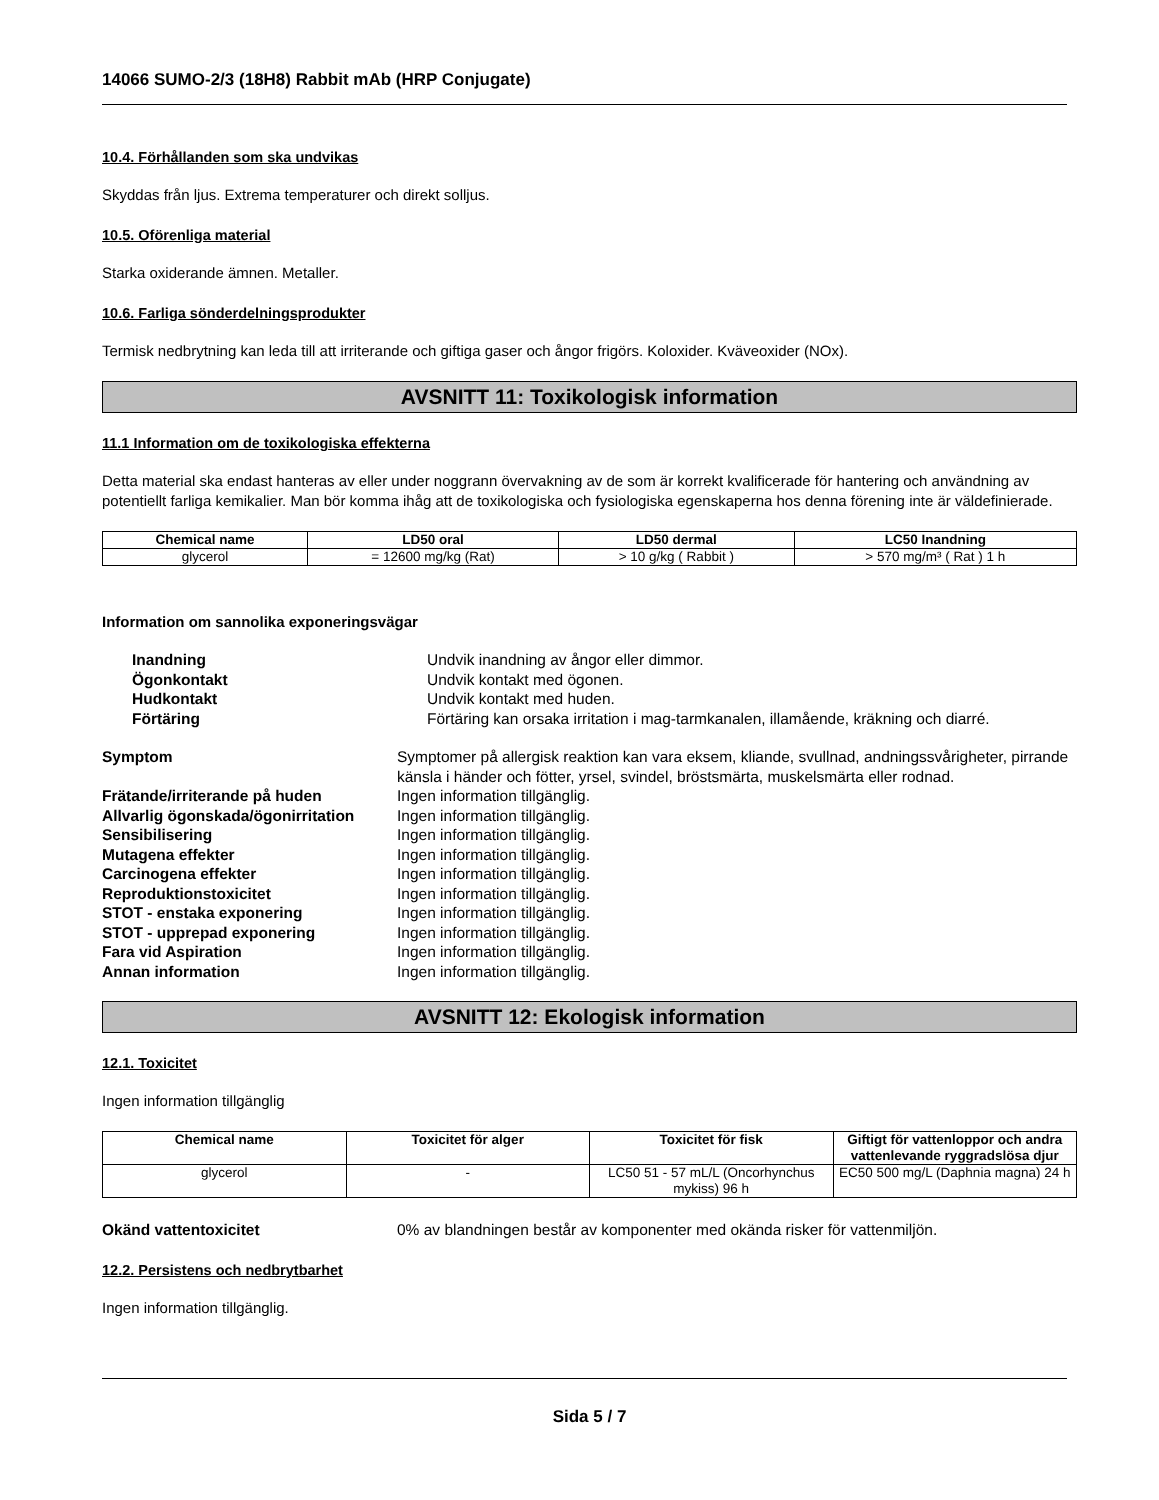14066 SUMO-2/3 (18H8) Rabbit mAb (HRP Conjugate)
10.4. Förhållanden som ska undvikas
Skyddas från ljus. Extrema temperaturer och direkt solljus.
10.5. Oförenliga material
Starka oxiderande ämnen. Metaller.
10.6. Farliga sönderdelningsprodukter
Termisk nedbrytning kan leda till att irriterande och giftiga gaser och ångor frigörs. Koloxider. Kväveoxider (NOx).
AVSNITT 11: Toxikologisk information
11.1 Information om de toxikologiska effekterna
Detta material ska endast hanteras av eller under noggrann övervakning av de som är korrekt kvalificerade för hantering och användning av potentiellt farliga kemikalier. Man bör komma ihåg att de toxikologiska och fysiologiska egenskaperna hos denna förening inte är väldefinierade.
| Chemical name | LD50 oral | LD50 dermal | LC50 Inandning |
| --- | --- | --- | --- |
| glycerol | = 12600 mg/kg (Rat) | > 10 g/kg ( Rabbit ) | > 570 mg/m³ ( Rat ) 1 h |
Information om sannolika exponeringsvägar
| Inandning | Undvik inandning av ångor eller dimmor. |
| Ögonkontakt | Undvik kontakt med ögonen. |
| Hudkontakt | Undvik kontakt med huden. |
| Förtäring | Förtäring kan orsaka irritation i mag-tarmkanalen, illamående, kräkning och diarré. |
| Symptom | Symptomer på allergisk reaktion kan vara eksem, kliande, svullnad, andningssvårigheter, pirrande känsla i händer och fötter, yrsel, svindel, bröstsmärta, muskelsmärta eller rodnad. |
| Frätande/irriterande på huden | Ingen information tillgänglig. |
| Allvarlig ögonskada/ögonirritation | Ingen information tillgänglig. |
| Sensibilisering | Ingen information tillgänglig. |
| Mutagena effekter | Ingen information tillgänglig. |
| Carcinogena effekter | Ingen information tillgänglig. |
| Reproduktionstoxicitet | Ingen information tillgänglig. |
| STOT - enstaka exponering | Ingen information tillgänglig. |
| STOT - upprepad exponering | Ingen information tillgänglig. |
| Fara vid Aspiration | Ingen information tillgänglig. |
| Annan information | Ingen information tillgänglig. |
AVSNITT 12: Ekologisk information
12.1. Toxicitet
Ingen information tillgänglig
| Chemical name | Toxicitet för alger | Toxicitet för fisk | Giftigt för vattenloppor och andra vattenlevande ryggradslösa djur |
| --- | --- | --- | --- |
| glycerol | - | LC50 51 - 57 mL/L (Oncorhynchus mykiss) 96 h | EC50 500 mg/L (Daphnia magna) 24 h |
| Okänd vattentoxicitet | 0% av blandningen består av komponenter med okända risker för vattenmiljön. |
12.2. Persistens och nedbrytbarhet
Ingen information tillgänglig.
Sida 5 / 7